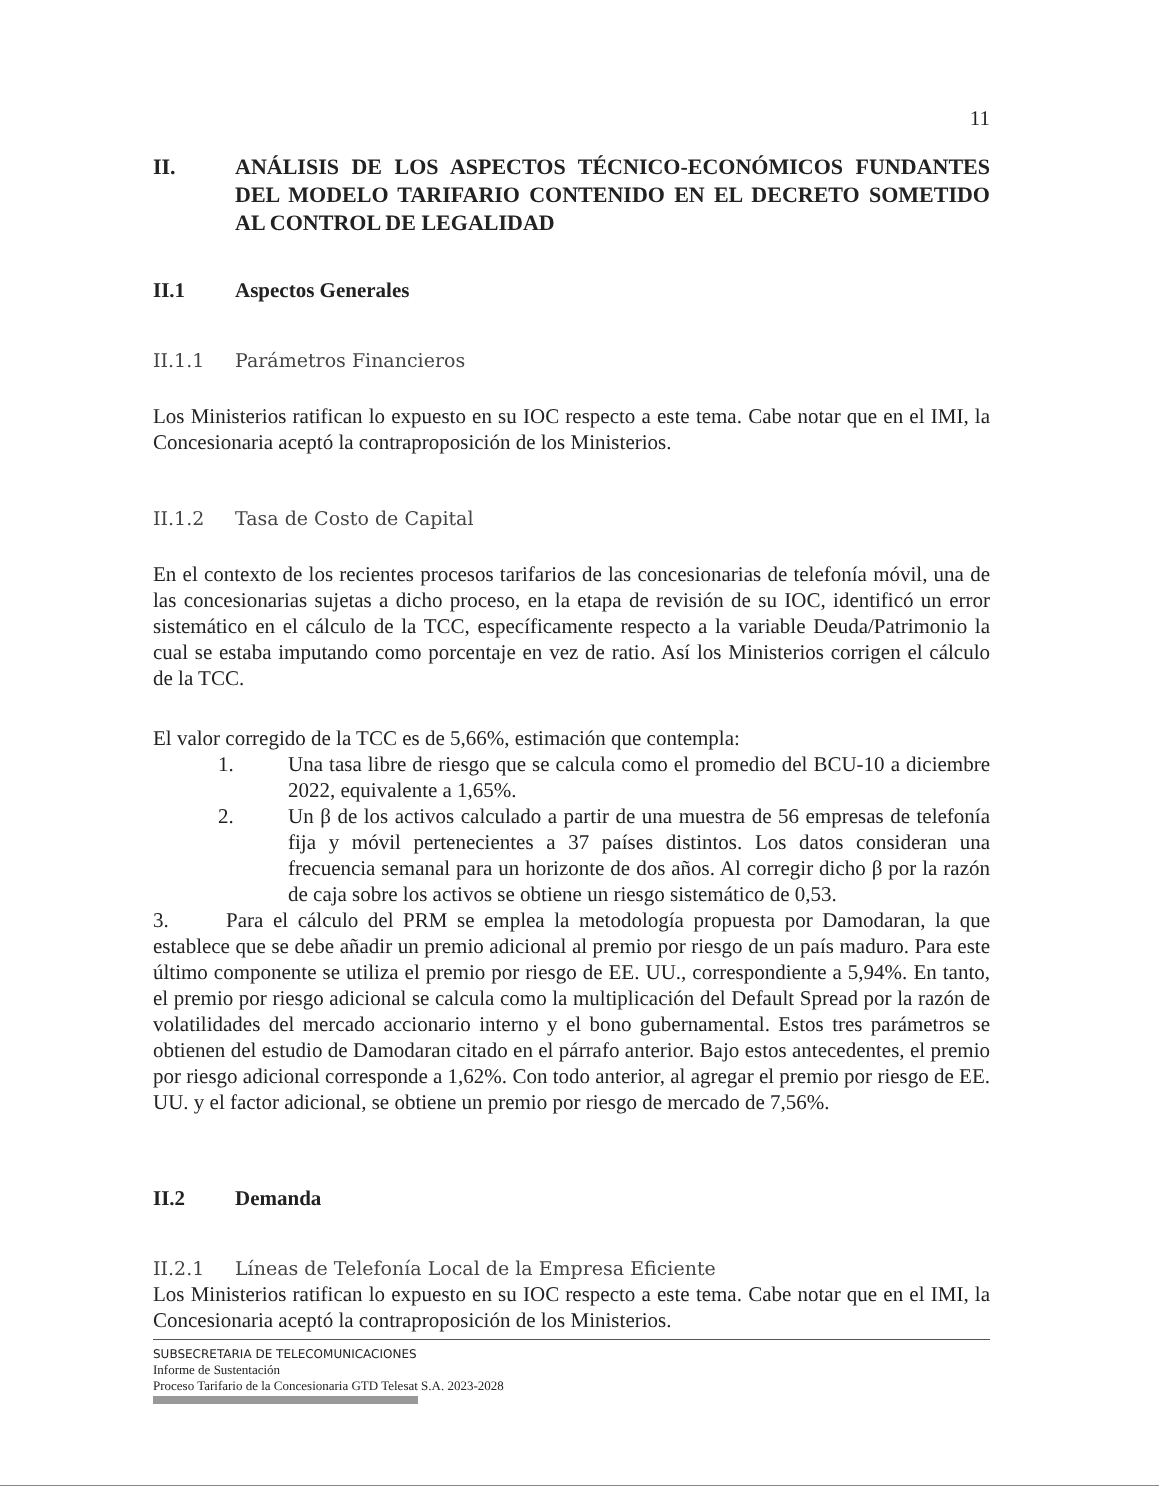11
II. ANÁLISIS DE LOS ASPECTOS TÉCNICO-ECONÓMICOS FUNDANTES DEL MODELO TARIFARIO CONTENIDO EN EL DECRETO SOMETIDO AL CONTROL DE LEGALIDAD
II.1 Aspectos Generales
II.1.1 Parámetros Financieros
Los Ministerios ratifican lo expuesto en su IOC respecto a este tema. Cabe notar que en el IMI, la Concesionaria aceptó la contraproposición de los Ministerios.
II.1.2 Tasa de Costo de Capital
En el contexto de los recientes procesos tarifarios de las concesionarias de telefonía móvil, una de las concesionarias sujetas a dicho proceso, en la etapa de revisión de su IOC, identificó un error sistemático en el cálculo de la TCC, específicamente respecto a la variable Deuda/Patrimonio la cual se estaba imputando como porcentaje en vez de ratio. Así los Ministerios corrigen el cálculo de la TCC.
El valor corregido de la TCC es de 5,66%, estimación que contempla:
1. Una tasa libre de riesgo que se calcula como el promedio del BCU-10 a diciembre 2022, equivalente a 1,65%.
2. Un β de los activos calculado a partir de una muestra de 56 empresas de telefonía fija y móvil pertenecientes a 37 países distintos. Los datos consideran una frecuencia semanal para un horizonte de dos años. Al corregir dicho β por la razón de caja sobre los activos se obtiene un riesgo sistemático de 0,53.
3. Para el cálculo del PRM se emplea la metodología propuesta por Damodaran, la que establece que se debe añadir un premio adicional al premio por riesgo de un país maduro. Para este último componente se utiliza el premio por riesgo de EE. UU., correspondiente a 5,94%. En tanto, el premio por riesgo adicional se calcula como la multiplicación del Default Spread por la razón de volatilidades del mercado accionario interno y el bono gubernamental. Estos tres parámetros se obtienen del estudio de Damodaran citado en el párrafo anterior. Bajo estos antecedentes, el premio por riesgo adicional corresponde a 1,62%. Con todo anterior, al agregar el premio por riesgo de EE. UU. y el factor adicional, se obtiene un premio por riesgo de mercado de 7,56%.
II.2 Demanda
II.2.1 Líneas de Telefonía Local de la Empresa Eficiente
Los Ministerios ratifican lo expuesto en su IOC respecto a este tema. Cabe notar que en el IMI, la Concesionaria aceptó la contraproposición de los Ministerios.
SUBSECRETARIA DE TELECOMUNICACIONES
Informe de Sustentación
Proceso Tarifario de la Concesionaria GTD Telesat S.A. 2023-2028